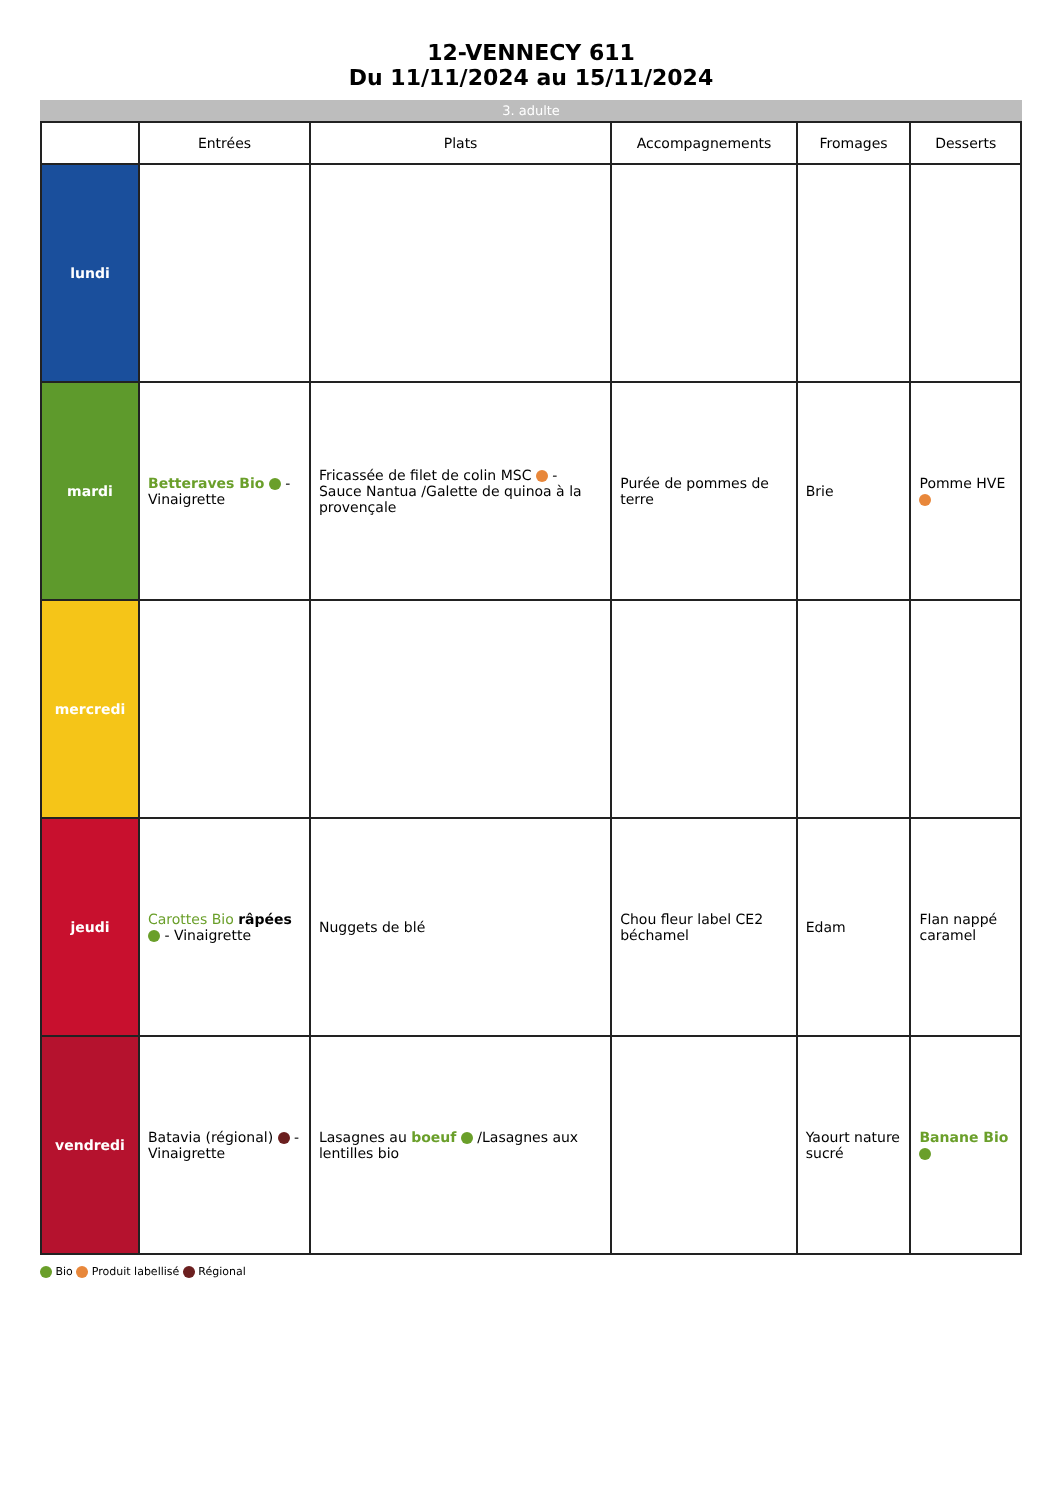12-VENNECY 611
Du 11/11/2024 au 15/11/2024
3. adulte
| | Entrées | Plats | Accompagnements | Fromages | Desserts |
| --- | --- | --- | --- | --- | --- |
| lundi | | | | | |
| mardi | Betteraves Bio - Vinaigrette | Fricassée de filet de colin MSC - Sauce Nantua /Galette de quinoa à la provençale | Purée de pommes de terre | Brie | Pomme HVE |
| mercredi | | | | | |
| jeudi | Carottes Bio râpées - Vinaigrette | Nuggets de blé | Chou fleur label CE2 béchamel | Edam | Flan nappé caramel |
| vendredi | Batavia (régional) - Vinaigrette | Lasagnes au boeuf /Lasagnes aux lentilles bio | | Yaourt nature sucré | Banane Bio |
Bio Produit labellisé Régional